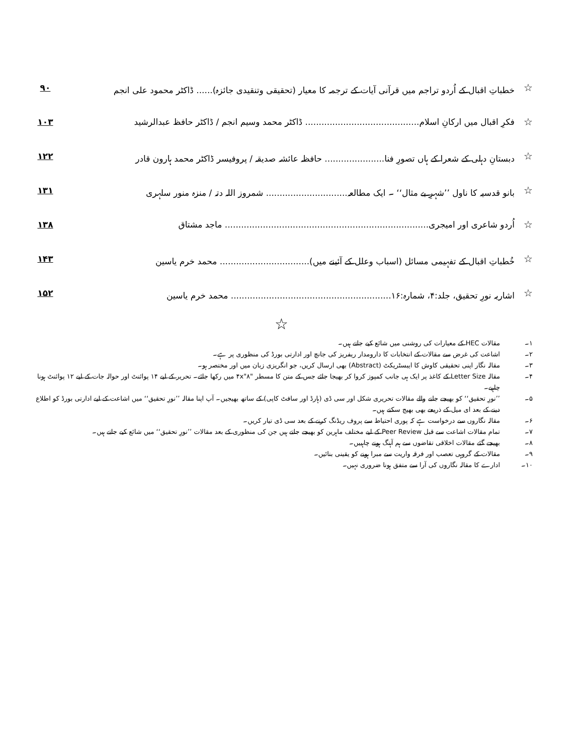☆ خطباتِ اقبال کے اُردو تراجم میں قرآنی آیات کے ترجمہ کا معیار (تحقیقی وتنقیدی جائزہ)...... ڈاکٹر محمود علی انجم ۹۰
☆ فکرِ اقبال میں ارکانِ اسلام.......................................... ڈاکٹر محمد وسیم انجم / ڈاکٹر حافظ عبدالرشید ۱۰۳
☆ دبستانِ دہلی کے شعرا کے ہاں تصورِ فنا...................... حافظہ عائشہ صدیقہ / پروفیسر ڈاکٹر محمد ہارون قادر ۱۲۲
☆ بانو قدسیہ کا ناول ’’شہرِ بے مثال‘‘ ۔ ایک مطالعہ.............................. شمروز اللہ دتہ / منزہ منور سلہری ۱۳۱
☆ اُردو شاعری اور امیجری........................................................................... ماجد مشتاق ۱۳۸
☆ خُطباتِ اقبال کے تفہیمی مسائل (اسباب وعلل کے آئینے میں)................................. محمد خرم یاسین ۱۴۳
☆ اشاریہ نورِ تحقیق، جلد:۴، شمارہ:۱۶........................................................... محمد خرم یاسین ۱۵۲
☆
۱۔ مقالات HEC کے معیارات کی روشنی میں شائع کیے جاتے ہیں۔
۲۔ اشاعت کی غرض سے مقالات کے انتخابات کا دارومدار ریفریز کی جانچ اور ادارتی بورڈ کی منظوری پر ہے۔
۳۔ مقالہ نگار اپنی تحقیقی کاوش کا ایبسٹریکٹ (Abstract) بھی ارسال کریں، جو انگریزی زبان میں اور مختصر ہو۔
۴۔ مقالہ Letter Size کے کاغذ پر ایک ہی جانب کمپوز کروا کر بھیجا جائے جس کے متن کا مسطر "۴x"۸ میں رکھا جائے۔ تحریر کے لیے ۱۴ پوائنٹ اور حوالہ جات کے لیے ۱۲ پوائنٹ ہونا چاہیے۔
۵۔’’نورِ تحقیق‘‘ کو بھیجے جانے والے مقالات تحریری شکل اور سی ڈی (ہارڈ اور سافٹ کاپی) کے ساتھ بھیجیں۔ آپ اپنا مقالہ ’’نورِ تحقیق‘‘ میں اشاعت کے لیے ادارتی بورڈ کو اطلاع دینے کے بعد ای میل کے ذریعے بھی بھیج سکتے ہیں۔
۶۔ مقالہ نگاروں سے درخواست ہے کہ پوری احتیاط سے پروف ریڈنگ کرنے کے بعد سی ڈی تیار کریں۔
۷۔ تمام مقالات اشاعت سے قبل Peer Review کے لیے مختلف ماہرین کو بھیجے جاتے ہیں جن کی منظوری کے بعد مقالات ’’نورِ تحقیق‘‘ میں شائع کیے جاتے ہیں۔
۸۔ بھیجے گئے مقالات اخلاقی تقاضوں سے ہم آہنگ ہونے چاہییں۔
۹۔ مقالات کے گروہی تعصب اور فرقہ واریت سے مبرا ہونے کو یقینی بنائیں۔
۱۰۔ ادارے کا مقالہ نگاروں کی آرا سے متفق ہونا ضروری نہیں۔